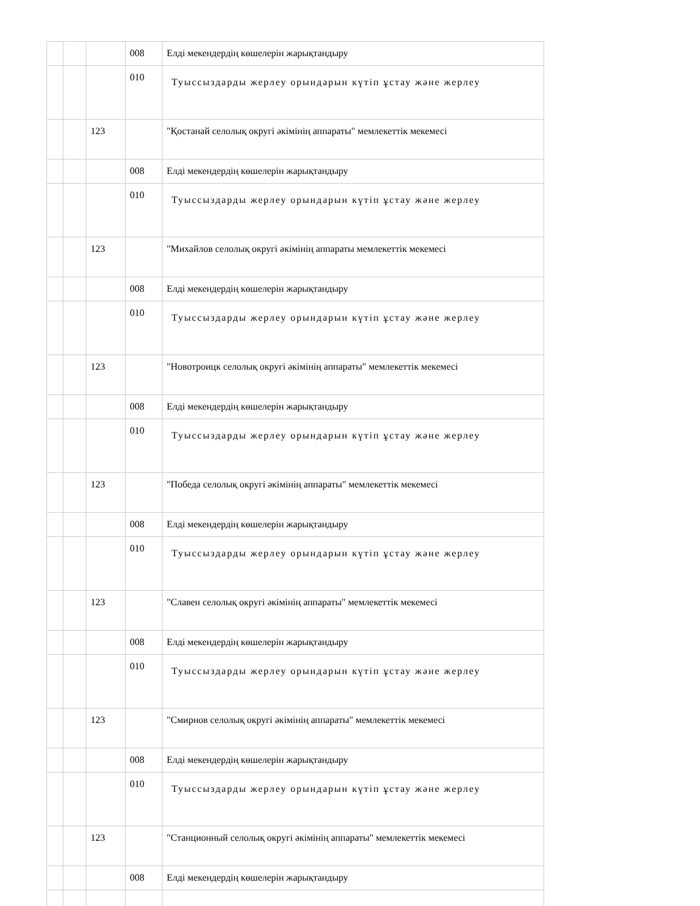| | | | 008 | Елді мекендердің көшелерін жарықтандыру |
| | | | 010 | Туыссыздарды жерлеу орындарын күтіп ұстау жәнe жерлеу |
| | | 123 | | "Қостанай селолық округі әкімінің аппараты" мемлекеттік мекемесі |
| | | | 008 | Елді мекендердің көшелерін жарықтандыру |
| | | | 010 | Туыссыздарды жерлеу орындарын күтіп ұстау жәнe жерлеу |
| | | 123 | | "Михайлов селолық округі әкімінің аппараты мемлекеттік мекемесі |
| | | | 008 | Елді мекендердің көшелерін жарықтандыру |
| | | | 010 | Туыссыздарды жерлеу орындарын күтіп ұстау жәнe жерлеу |
| | | 123 | | "Новотроицк селолық округі әкімінің аппараты" мемлекеттік мекемесі |
| | | | 008 | Елді мекендердің көшелерін жарықтандыру |
| | | | 010 | Туыссыздарды жерлеу орындарын күтіп ұстау жәнe жерлеу |
| | | 123 | | "Победа селолық округі әкімінің аппараты" мемлекеттік мекемесі |
| | | | 008 | Елді мекендердің көшелерін жарықтандыру |
| | | | 010 | Туыссыздарды жерлеу орындарын күтіп ұстау жәнe жерлеу |
| | | 123 | | "Славен селолық округі әкімінің аппараты" мемлекеттік мекемесі |
| | | | 008 | Елді мекендердің көшелерін жарықтандыру |
| | | | 010 | Туыссыздарды жерлеу орындарын күтіп ұстау жәнe жерлеу |
| | | 123 | | "Смирнов селолық округі әкімінің аппараты" мемлекеттік мекемесі |
| | | | 008 | Елді мекендердің көшелерін жарықтандыру |
| | | | 010 | Туыссыздарды жерлеу орындарын күтіп ұстау жәнe жерлеу |
| | | 123 | | "Станционный селолық округі әкімінің аппараты" мемлекеттік мекемесі |
| | | | 008 | Елді мекендердің көшелерін жарықтандыру |